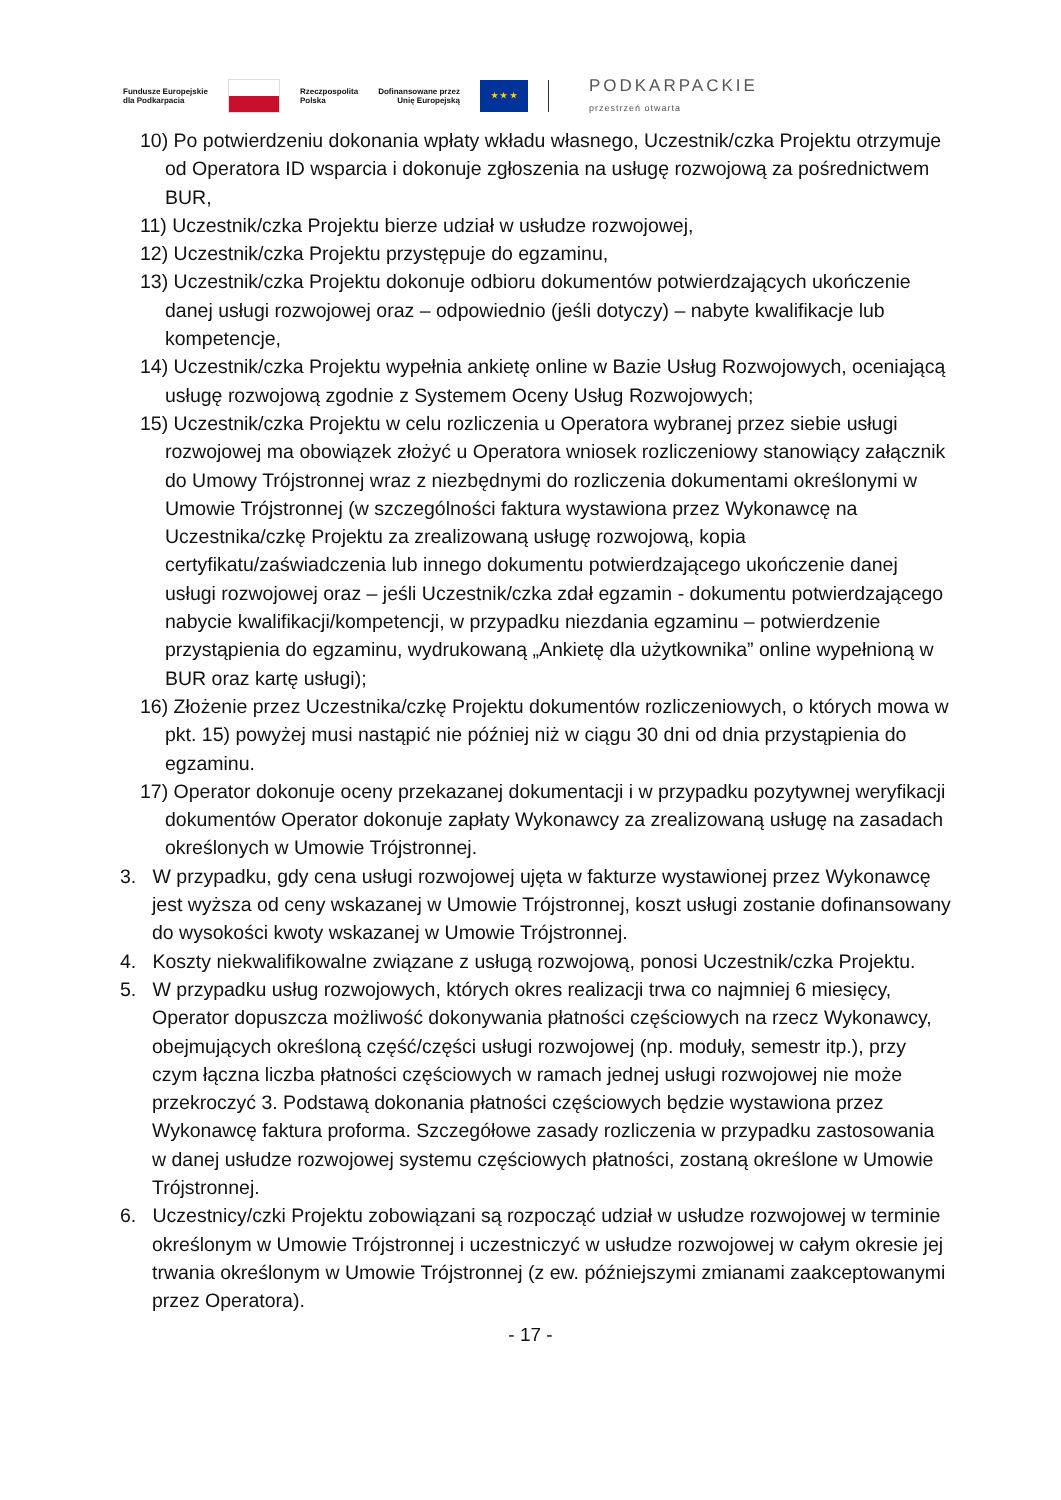Fundusze Europejskie
dla Podkarpacia
Rzeczpospolita
Polska
Dofinansowane przez
Unię Europejską
★ ★ ★
PODKARPACKIE
przestrzeń otwarta
10) Po potwierdzeniu dokonania wpłaty wkładu własnego, Uczestnik/czka Projektu otrzymuje od Operatora ID wsparcia i dokonuje zgłoszenia na usługę rozwojową za pośrednictwem BUR,
11) Uczestnik/czka Projektu bierze udział w usłudze rozwojowej,
12) Uczestnik/czka Projektu przystępuje do egzaminu,
13) Uczestnik/czka Projektu dokonuje odbioru dokumentów potwierdzających ukończenie danej usługi rozwojowej oraz – odpowiednio (jeśli dotyczy) – nabyte kwalifikacje lub kompetencje,
14) Uczestnik/czka Projektu wypełnia ankietę online w Bazie Usług Rozwojowych, oceniającą usługę rozwojową zgodnie z Systemem Oceny Usług Rozwojowych;
15) Uczestnik/czka Projektu w celu rozliczenia u Operatora wybranej przez siebie usługi rozwojowej ma obowiązek złożyć u Operatora wniosek rozliczeniowy stanowiący załącznik do Umowy Trójstronnej wraz z niezbędnymi do rozliczenia dokumentami określonymi w Umowie Trójstronnej (w szczególności faktura wystawiona przez Wykonawcę na Uczestnika/czkę Projektu za zrealizowaną usługę rozwojową, kopia certyfikatu/zaświadczenia lub innego dokumentu potwierdzającego ukończenie danej usługi rozwojowej oraz – jeśli Uczestnik/czka zdał egzamin - dokumentu potwierdzającego nabycie kwalifikacji/kompetencji, w przypadku niezdania egzaminu – potwierdzenie przystąpienia do egzaminu, wydrukowaną „Ankietę dla użytkownika” online wypełnioną w BUR oraz kartę usługi);
16) Złożenie przez Uczestnika/czkę Projektu dokumentów rozliczeniowych, o których mowa w pkt. 15) powyżej musi nastąpić nie później niż w ciągu 30 dni od dnia przystąpienia do egzaminu.
17) Operator dokonuje oceny przekazanej dokumentacji i w przypadku pozytywnej weryfikacji dokumentów Operator dokonuje zapłaty Wykonawcy za zrealizowaną usługę na zasadach określonych w Umowie Trójstronnej.
3. W przypadku, gdy cena usługi rozwojowej ujęta w fakturze wystawionej przez Wykonawcę jest wyższa od ceny wskazanej w Umowie Trójstronnej, koszt usługi zostanie dofinansowany do wysokości kwoty wskazanej w Umowie Trójstronnej.
4. Koszty niekwalifikowalne związane z usługą rozwojową, ponosi Uczestnik/czka Projektu.
5. W przypadku usług rozwojowych, których okres realizacji trwa co najmniej 6 miesięcy, Operator dopuszcza możliwość dokonywania płatności częściowych na rzecz Wykonawcy, obejmujących określoną część/części usługi rozwojowej (np. moduły, semestr itp.), przy czym łączna liczba płatności częściowych w ramach jednej usługi rozwojowej nie może przekroczyć 3. Podstawą dokonania płatności częściowych będzie wystawiona przez Wykonawcę faktura proforma. Szczegółowe zasady rozliczenia w przypadku zastosowania w danej usłudze rozwojowej systemu częściowych płatności, zostaną określone w Umowie Trójstronnej.
6. Uczestnicy/czki Projektu zobowiązani są rozpocząć udział w usłudze rozwojowej w terminie określonym w Umowie Trójstronnej i uczestniczyć w usłudze rozwojowej w całym okresie jej trwania określonym w Umowie Trójstronnej (z ew. późniejszymi zmianami zaakceptowanymi przez Operatora).
- 17 -